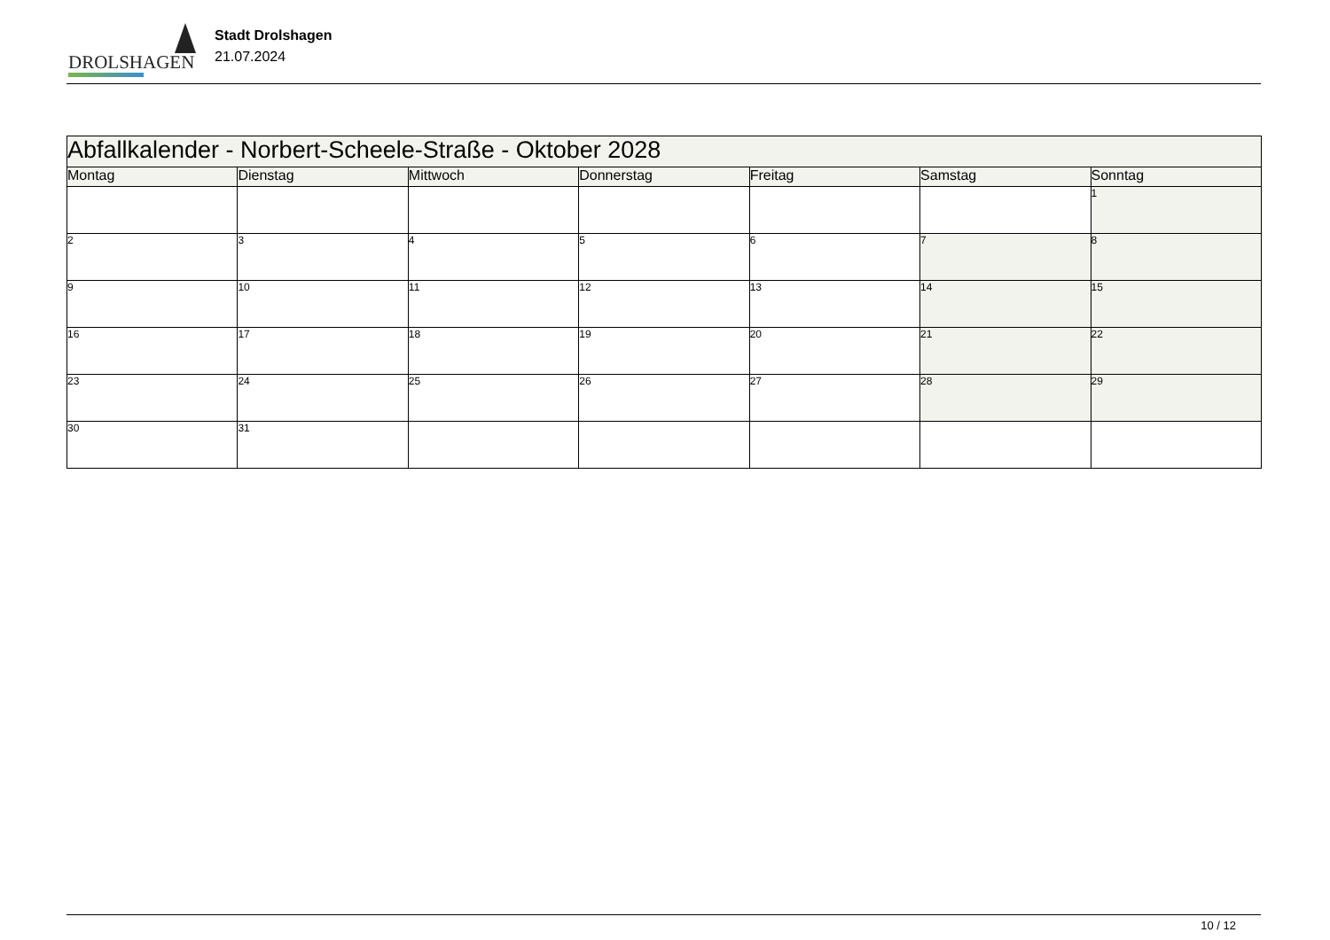DROLSHAGEN
Stadt Drolshagen
21.07.2024
| Abfallkalender - Norbert-Scheele-Straße - Oktober 2028 | | | | | | |
| --- | --- | --- | --- | --- | --- | --- |
| Montag | Dienstag | Mittwoch | Donnerstag | Freitag | Samstag | Sonntag |
| | | | | | | 1 |
| 2 | 3 | 4 | 5 | 6 | 7 | 8 |
| 9 | 10 | 11 | 12 | 13 | 14 | 15 |
| 16 | 17 | 18 | 19 | 20 | 21 | 22 |
| 23 | 24 | 25 | 26 | 27 | 28 | 29 |
| 30 | 31 | | | | | |
10 / 12